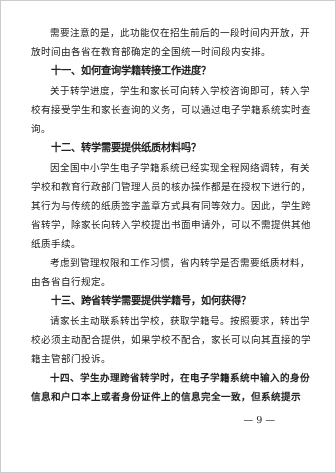需要注意的是，此功能仅在招生前后的一段时间内开放，开放时间由各省在教育部确定的全国统一时间段内安排。
十一、如何查询学籍转接工作进度？
关于转学进度，学生和家长可向转入学校咨询即可，转入学校有接受学生和家长查询的义务，可以通过电子学籍系统实时查询。
十二、转学需要提供纸质材料吗？
因全国中小学生电子学籍系统已经实现全程网络调转，有关学校和教育行政部门管理人员的核办操作都是在授权下进行的，其行为与传统的纸质签字盖章方式具有同等效力。因此，学生跨省转学，除家长向转入学校提出书面申请外，可以不需提供其他纸质手续。
考虑到管理权限和工作习惯，省内转学是否需要纸质材料，由各省自行规定。
十三、跨省转学需要提供学籍号，如何获得？
请家长主动联系转出学校，获取学籍号。按照要求，转出学校必须主动配合提供，如果学校不配合，家长可以向其直接的学籍主管部门投诉。
十四、学生办理跨省转学时，在电子学籍系统中输入的身份信息和户口本上或者身份证件上的信息完全一致，但系统提示
— 9 —